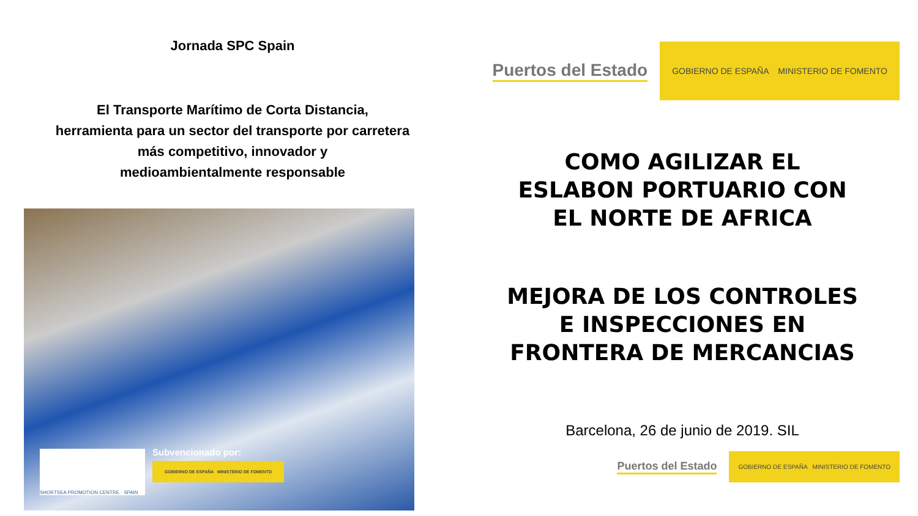Jornada SPC Spain
El Transporte Marítimo de Corta Distancia,
herramienta para un sector del transporte por carretera
más competitivo, innovador y
medioambientalmente responsable
SHORTSEA PROMOTION CENTRE · SPAIN
Subvencionado por:
GOBIERNO DE ESPAÑA MINISTERIO DE FOMENTO
Puertos del Estado GOBIERNO DE ESPAÑA MINISTERIO DE FOMENTO
COMO AGILIZAR EL
ESLABON PORTUARIO CON
EL NORTE DE AFRICA
MEJORA DE LOS CONTROLES
E INSPECCIONES EN
FRONTERA DE MERCANCIAS
Barcelona, 26 de junio de 2019. SIL
Puertos del Estado GOBIERNO DE ESPAÑA MINISTERIO DE FOMENTO